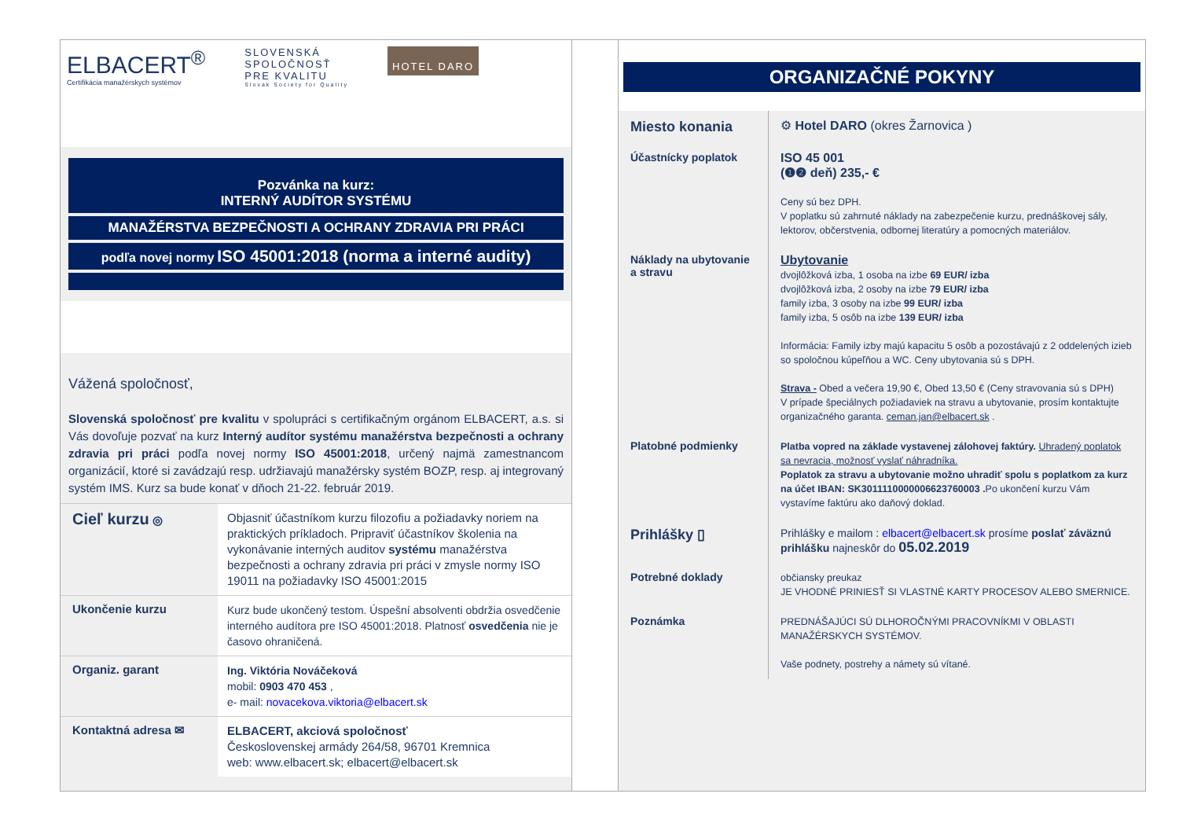ELBACERT<sup>®</sup>
Certifikácia manažérskych systémov
SLOVENSKÁ
SPOLOČNOSŤ
PRE KVALITU
Slovak Society for Quality
HOTEL DARO
Pozvánka na kurz:
INTERNÝ AUDÍTOR SYSTÉMU
MANAŽÉRSTVA BEZPEČNOSTI A OCHRANY ZDRAVIA PRI PRÁCI
podľa novej normy ISO 45001:2018 (norma a interné audity)
Vážená spoločnosť,
Slovenská spoločnosť pre kvalitu v spolupráci s certifikačným orgánom ELBACERT, a.s. si Vás dovoľuje pozvať na kurz Interný audítor systému manažérstva bezpečnosti a ochrany zdravia pri práci podľa novej normy ISO 45001:2018, určený najmä zamestnancom organizácií, ktoré si zavádzajú resp. udržiavajú manažérsky systém BOZP, resp. aj integrovaný systém IMS. Kurz sa bude konať v dňoch 21-22. február 2019.
Cieľ kurzu ◎
Objasniť účastníkom kurzu filozofiu a požiadavky noriem na praktických príkladoch. Pripraviť účastníkov školenia na vykonávanie interných auditov systému manažérstva bezpečnosti a ochrany zdravia pri práci v zmysle normy ISO 19011 na požiadavky ISO 45001:2015
Ukončenie kurzu
Kurz bude ukončený testom. Úspešní absolventi obdržia osvedčenie interného audítora pre ISO 45001:2018. Platnosť osvedčenia nie je časovo ohraničená.
Organiz. garant
Ing. Viktória Nováčeková
mobil: 0903 470 453 ,
e- mail: novacekova.viktoria@elbacert.sk
Kontaktná adresa ✉
ELBACERT, akciová spoločnosť
Československej armády 264/58, 96701 Kremnica
web: www.elbacert.sk; elbacert@elbacert.sk
ORGANIZAČNÉ POKYNY
Miesto konania
⚙ Hotel DARO (okres Žarnovica )
Účastnícky poplatok
ISO 45 001
(❶❷ deň) 235,- €
Ceny sú bez DPH.
V poplatku sú zahrnuté náklady na zabezpečenie kurzu, prednáškovej sály, lektorov, občerstvenia, odbornej literatúry a pomocných materiálov.
Náklady na ubytovanie a stravu
Ubytovanie
dvojlôžková izba, 1 osoba na izbe 69 EUR/ izba
dvojlôžková izba, 2 osoby na izbe 79 EUR/ izba
family izba, 3 osoby na izbe 99 EUR/ izba
family izba, 5 osôb na izbe 139 EUR/ izba
Informácia: Family izby majú kapacitu 5 osôb a pozostávajú z 2 oddelených izieb so spoločnou kúpeľňou a WC. Ceny ubytovania sú s DPH.
Strava - Obed a večera 19,90 €, Obed 13,50 € (Ceny stravovania sú s DPH)
V prípade špeciálnych požiadaviek na stravu a ubytovanie, prosím kontaktujte organizačného garanta. ceman.jan@elbacert.sk .
Platobné podmienky
Platba vopred na základe vystavenej zálohovej faktúry. Uhradený poplatok sa nevracia, možnosť vyslať náhradníka.
Poplatok za stravu a ubytovanie možno uhradiť spolu s poplatkom za kurz na účet IBAN: SK3011110000006623760003 . Po ukončení kurzu Vám vystavíme faktúru ako daňový doklad.
Prihlášky ▯
Prihlášky e mailom : elbacert@elbacert.sk prosíme poslať záväznú prihlášku najneskôr do 05.02.2019
Potrebné doklady
občiansky preukaz
JE VHODNÉ PRINIESŤ SI VLASTNÉ KARTY PROCESOV ALEBO SMERNICE.
Poznámka
PREDNÁŠAJÚCI SÚ DLHOROČNÝMI PRACOVNÍKMI V OBLASTI MANAŽÉRSKYCH SYSTÉMOV.
Vaše podnety, postrehy a námety sú vítané.